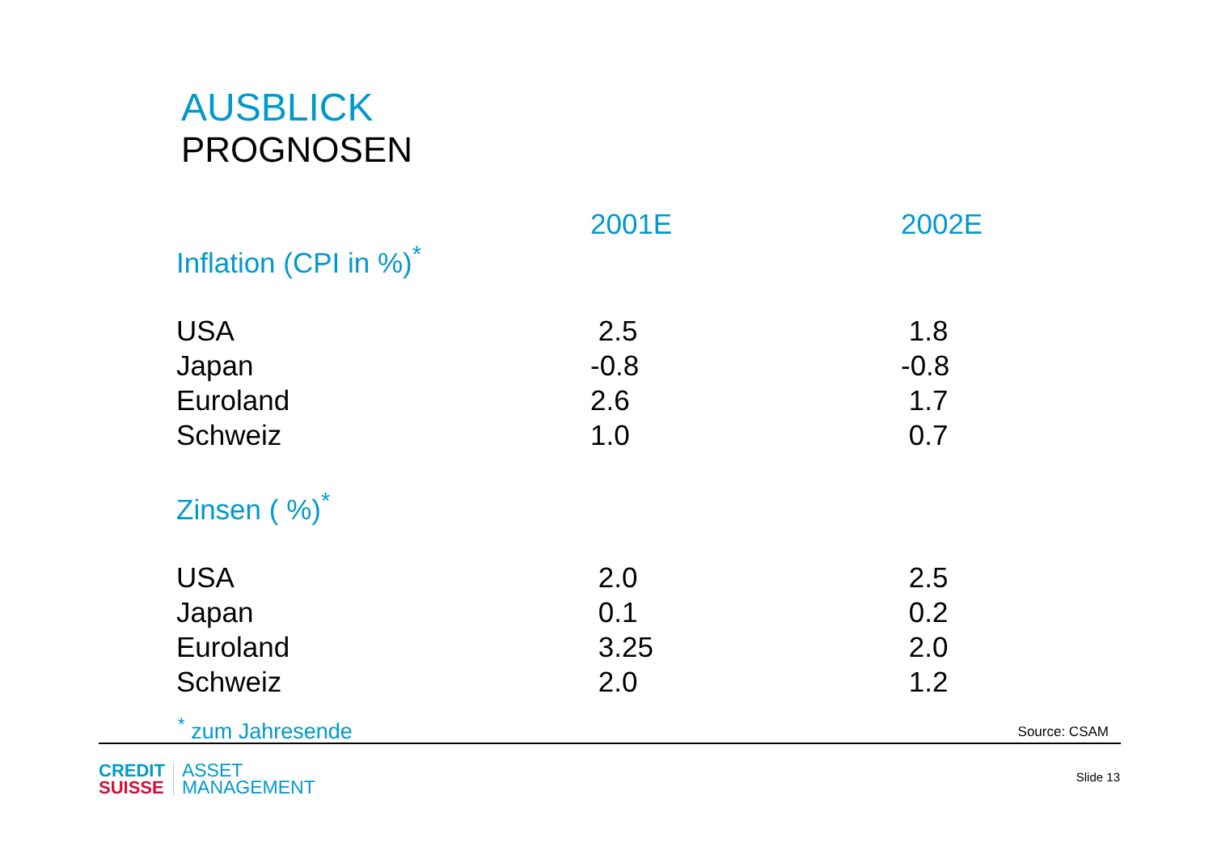AUSBLICK
PROGNOSEN
| | 2001E | 2002E |
| --- | --- | --- |
| Inflation (CPI in %)<sup>*</sup> | | |
| USA | 2.5 | 1.8 |
| Japan | -0.8 | -0.8 |
| Euroland | 2.6 | 1.7 |
| Schweiz | 1.0 | 0.7 |
| Zinsen ( %)<sup>*</sup> | | |
| USA | 2.0 | 2.5 |
| Japan | 0.1 | 0.2 |
| Euroland | 3.25 | 2.0 |
| Schweiz | 2.0 | 1.2 |
<sup>*</sup> zum Jahresende Source: CSAM
CREDIT
SUISSE
ASSET
MANAGEMENT
Slide 13